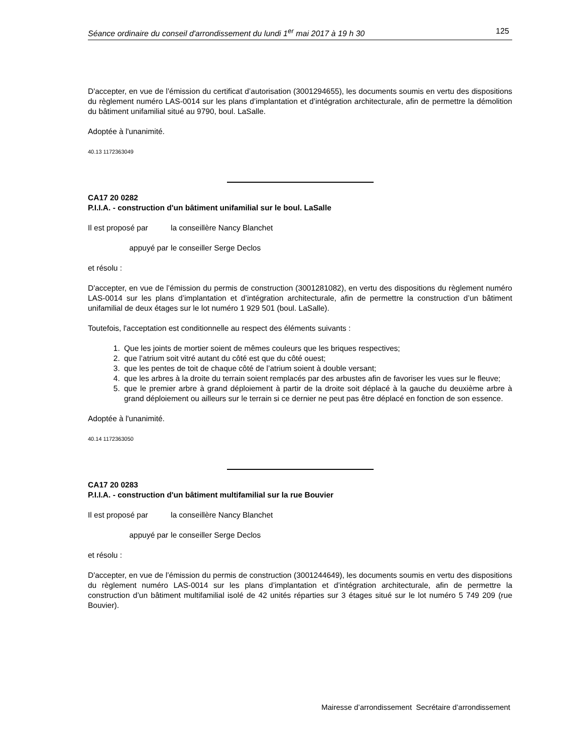Séance ordinaire du conseil d'arrondissement du lundi 1<sup>er</sup> mai 2017 à 19 h 30 125
D'accepter, en vue de l’émission du certificat d’autorisation (3001294655), les documents soumis en vertu des dispositions du règlement numéro LAS-0014 sur les plans d’implantation et d’intégration architecturale, afin de permettre la démolition du bâtiment unifamilial situé au 9790, boul. LaSalle.
Adoptée à l'unanimité.
40.13 1172363049
CA17 20 0282
P.I.I.A. - construction d'un bâtiment unifamilial sur le boul. LaSalle
Il est proposé par la conseillère Nancy Blanchet
appuyé par le conseiller Serge Declos
et résolu :
D'accepter, en vue de l’émission du permis de construction (3001281082), en vertu des dispositions du règlement numéro LAS-0014 sur les plans d’implantation et d’intégration architecturale, afin de permettre la construction d’un bâtiment unifamilial de deux étages sur le lot numéro 1 929 501 (boul. LaSalle).
Toutefois, l'acceptation est conditionnelle au respect des éléments suivants :
1. Que les joints de mortier soient de mêmes couleurs que les briques respectives;
2. que l’atrium soit vitré autant du côté est que du côté ouest;
3. que les pentes de toit de chaque côté de l’atrium soient à double versant;
4. que les arbres à la droite du terrain soient remplacés par des arbustes afin de favoriser les vues sur le fleuve;
5. que le premier arbre à grand déploiement à partir de la droite soit déplacé à la gauche du deuxième arbre à grand déploiement ou ailleurs sur le terrain si ce dernier ne peut pas être déplacé en fonction de son essence.
Adoptée à l'unanimité.
40.14 1172363050
CA17 20 0283
P.I.I.A. - construction d'un bâtiment multifamilial sur la rue Bouvier
Il est proposé par la conseillère Nancy Blanchet
appuyé par le conseiller Serge Declos
et résolu :
D'accepter, en vue de l’émission du permis de construction (3001244649), les documents soumis en vertu des dispositions du règlement numéro LAS-0014 sur les plans d’implantation et d’intégration architecturale, afin de permettre la construction d’un bâtiment multifamilial isolé de 42 unités réparties sur 3 étages situé sur le lot numéro 5 749 209 (rue Bouvier).
Mairesse d’arrondissement Secrétaire d’arrondissement